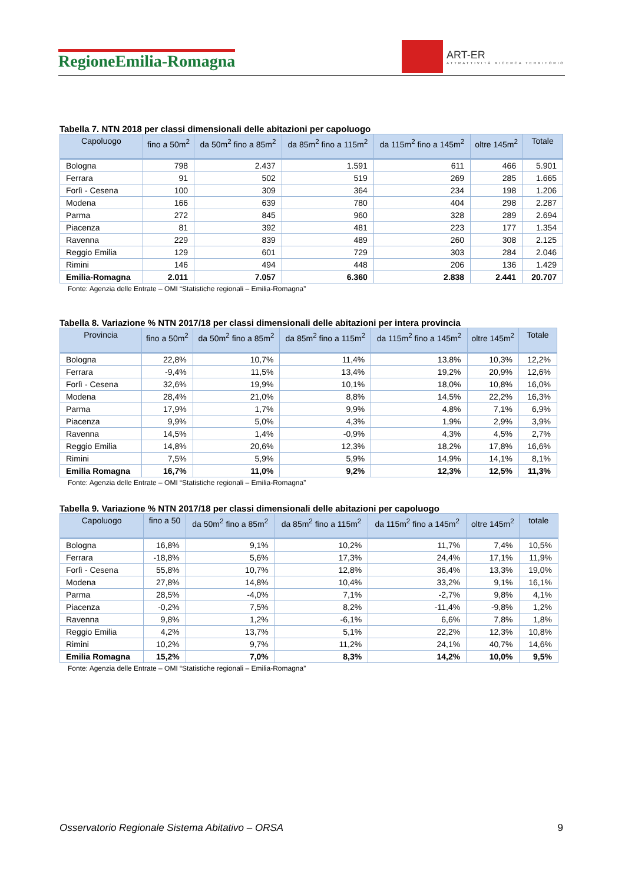RegioneEmilia-Romagna
ART-ER
ATTRATTIVITÀ RICERCA TERRITORIO
Tabella 7. NTN 2018 per classi dimensionali delle abitazioni per capoluogo
| Capoluogo | fino a 50m<sup>2</sup> | da 50m<sup>2</sup> fino a 85m<sup>2</sup> | da 85m<sup>2</sup> fino a 115m<sup>2</sup> | da 115m<sup>2</sup> fino a 145m<sup>2</sup> | oltre 145m<sup>2</sup> | Totale |
| --- | --- | --- | --- | --- | --- | --- |
| Bologna | 798 | 2.437 | 1.591 | 611 | 466 | 5.901 |
| Ferrara | 91 | 502 | 519 | 269 | 285 | 1.665 |
| Forlì - Cesena | 100 | 309 | 364 | 234 | 198 | 1.206 |
| Modena | 166 | 639 | 780 | 404 | 298 | 2.287 |
| Parma | 272 | 845 | 960 | 328 | 289 | 2.694 |
| Piacenza | 81 | 392 | 481 | 223 | 177 | 1.354 |
| Ravenna | 229 | 839 | 489 | 260 | 308 | 2.125 |
| Reggio Emilia | 129 | 601 | 729 | 303 | 284 | 2.046 |
| Rimini | 146 | 494 | 448 | 206 | 136 | 1.429 |
| Emilia-Romagna | 2.011 | 7.057 | 6.360 | 2.838 | 2.441 | 20.707 |
Fonte: Agenzia delle Entrate – OMI “Statistiche regionali – Emilia-Romagna”
Tabella 8. Variazione % NTN 2017/18 per classi dimensionali delle abitazioni per intera provincia
| Provincia | fino a 50m<sup>2</sup> | da 50m<sup>2</sup> fino a 85m<sup>2</sup> | da 85m<sup>2</sup> fino a 115m<sup>2</sup> | da 115m<sup>2</sup> fino a 145m<sup>2</sup> | oltre 145m<sup>2</sup> | Totale |
| --- | --- | --- | --- | --- | --- | --- |
| Bologna | 22,8% | 10,7% | 11,4% | 13,8% | 10,3% | 12,2% |
| Ferrara | -9,4% | 11,5% | 13,4% | 19,2% | 20,9% | 12,6% |
| Forlì - Cesena | 32,6% | 19,9% | 10,1% | 18,0% | 10,8% | 16,0% |
| Modena | 28,4% | 21,0% | 8,8% | 14,5% | 22,2% | 16,3% |
| Parma | 17,9% | 1,7% | 9,9% | 4,8% | 7,1% | 6,9% |
| Piacenza | 9,9% | 5,0% | 4,3% | 1,9% | 2,9% | 3,9% |
| Ravenna | 14,5% | 1,4% | -0,9% | 4,3% | 4,5% | 2,7% |
| Reggio Emilia | 14,8% | 20,6% | 12,3% | 18,2% | 17,8% | 16,6% |
| Rimini | 7,5% | 5,9% | 5,9% | 14,9% | 14,1% | 8,1% |
| Emilia Romagna | 16,7% | 11,0% | 9,2% | 12,3% | 12,5% | 11,3% |
Fonte: Agenzia delle Entrate – OMI “Statistiche regionali – Emilia-Romagna”
Tabella 9. Variazione % NTN 2017/18 per classi dimensionali delle abitazioni per capoluogo
| Capoluogo | fino a 50 | da 50m<sup>2</sup> fino a 85m<sup>2</sup> | da 85m<sup>2</sup> fino a 115m<sup>2</sup> | da 115m<sup>2</sup> fino a 145m<sup>2</sup> | oltre 145m<sup>2</sup> | totale |
| --- | --- | --- | --- | --- | --- | --- |
| Bologna | 16,8% | 9,1% | 10,2% | 11,7% | 7,4% | 10,5% |
| Ferrara | -18,8% | 5,6% | 17,3% | 24,4% | 17,1% | 11,9% |
| Forlì - Cesena | 55,8% | 10,7% | 12,8% | 36,4% | 13,3% | 19,0% |
| Modena | 27,8% | 14,8% | 10,4% | 33,2% | 9,1% | 16,1% |
| Parma | 28,5% | -4,0% | 7,1% | -2,7% | 9,8% | 4,1% |
| Piacenza | -0,2% | 7,5% | 8,2% | -11,4% | -9,8% | 1,2% |
| Ravenna | 9,8% | 1,2% | -6,1% | 6,6% | 7,8% | 1,8% |
| Reggio Emilia | 4,2% | 13,7% | 5,1% | 22,2% | 12,3% | 10,8% |
| Rimini | 10,2% | 9,7% | 11,2% | 24,1% | 40,7% | 14,6% |
| Emilia Romagna | 15,2% | 7,0% | 8,3% | 14,2% | 10,0% | 9,5% |
Fonte: Agenzia delle Entrate – OMI “Statistiche regionali – Emilia-Romagna”
Osservatorio Regionale Sistema Abitativo – ORSA 9